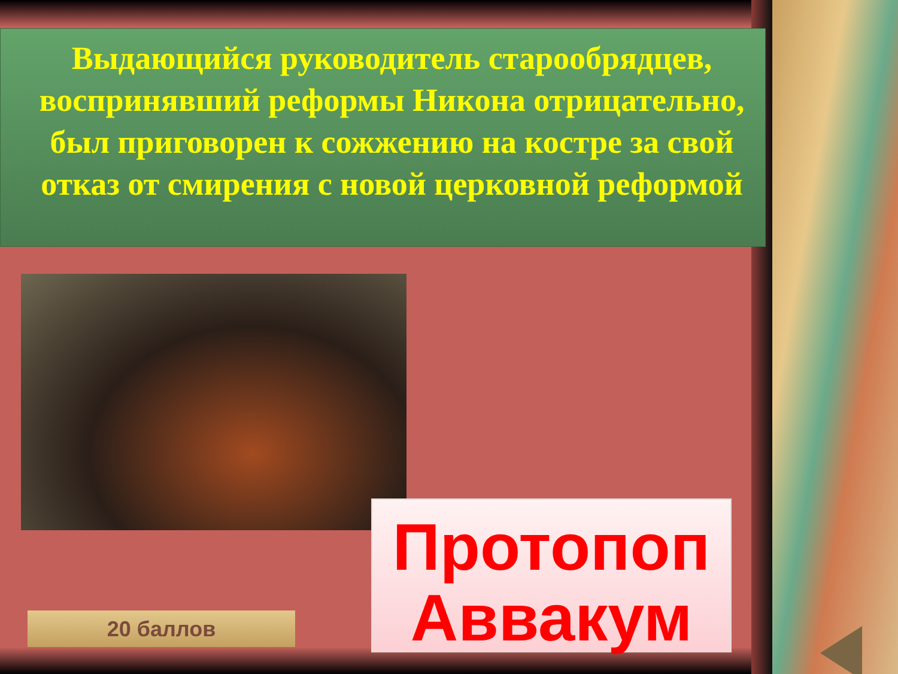Выдающийся руководитель старообрядцев, воспринявший реформы Никона отрицательно, был приговорен к сожжению на костре за свой отказ от смирения с новой церковной реформой
Протопоп Аввакум
20 баллов